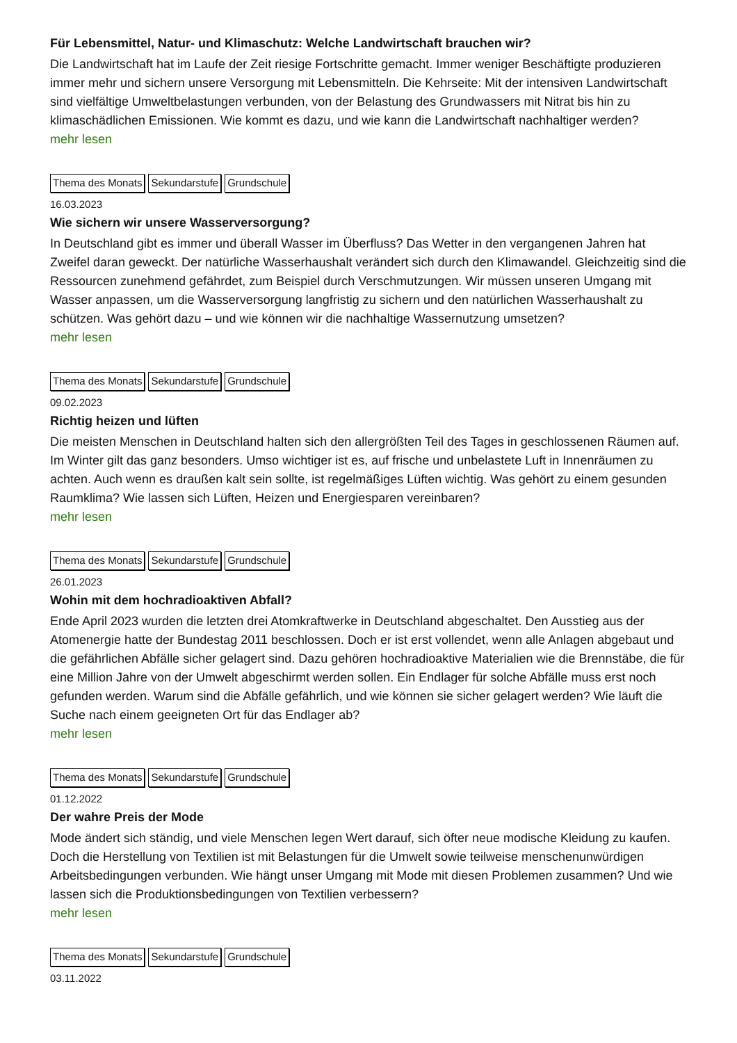Für Lebensmittel, Natur- und Klimaschutz: Welche Landwirtschaft brauchen wir?
Die Landwirtschaft hat im Laufe der Zeit riesige Fortschritte gemacht. Immer weniger Beschäftigte produzieren immer mehr und sichern unsere Versorgung mit Lebensmitteln. Die Kehrseite: Mit der intensiven Landwirtschaft sind vielfältige Umweltbelastungen verbunden, von der Belastung des Grundwassers mit Nitrat bis hin zu klimaschädlichen Emissionen. Wie kommt es dazu, und wie kann die Landwirtschaft nachhaltiger werden?
mehr lesen
Thema des Monats Sekundarstufe Grundschule
16.03.2023
Wie sichern wir unsere Wasserversorgung?
In Deutschland gibt es immer und überall Wasser im Überfluss? Das Wetter in den vergangenen Jahren hat Zweifel daran geweckt. Der natürliche Wasserhaushalt verändert sich durch den Klimawandel. Gleichzeitig sind die Ressourcen zunehmend gefährdet, zum Beispiel durch Verschmutzungen. Wir müssen unseren Umgang mit Wasser anpassen, um die Wasserversorgung langfristig zu sichern und den natürlichen Wasserhaushalt zu schützen. Was gehört dazu – und wie können wir die nachhaltige Wassernutzung umsetzen?
mehr lesen
Thema des Monats Sekundarstufe Grundschule
09.02.2023
Richtig heizen und lüften
Die meisten Menschen in Deutschland halten sich den allergrößten Teil des Tages in geschlossenen Räumen auf. Im Winter gilt das ganz besonders. Umso wichtiger ist es, auf frische und unbelastete Luft in Innenräumen zu achten. Auch wenn es draußen kalt sein sollte, ist regelmäßiges Lüften wichtig. Was gehört zu einem gesunden Raumklima? Wie lassen sich Lüften, Heizen und Energiesparen vereinbaren?
mehr lesen
Thema des Monats Sekundarstufe Grundschule
26.01.2023
Wohin mit dem hochradioaktiven Abfall?
Ende April 2023 wurden die letzten drei Atomkraftwerke in Deutschland abgeschaltet. Den Ausstieg aus der Atomenergie hatte der Bundestag 2011 beschlossen. Doch er ist erst vollendet, wenn alle Anlagen abgebaut und die gefährlichen Abfälle sicher gelagert sind. Dazu gehören hochradioaktive Materialien wie die Brennstäbe, die für eine Million Jahre von der Umwelt abgeschirmt werden sollen. Ein Endlager für solche Abfälle muss erst noch gefunden werden. Warum sind die Abfälle gefährlich, und wie können sie sicher gelagert werden? Wie läuft die Suche nach einem geeigneten Ort für das Endlager ab?
mehr lesen
Thema des Monats Sekundarstufe Grundschule
01.12.2022
Der wahre Preis der Mode
Mode ändert sich ständig, und viele Menschen legen Wert darauf, sich öfter neue modische Kleidung zu kaufen. Doch die Herstellung von Textilien ist mit Belastungen für die Umwelt sowie teilweise menschenunwürdigen Arbeitsbedingungen verbunden. Wie hängt unser Umgang mit Mode mit diesen Problemen zusammen? Und wie lassen sich die Produktionsbedingungen von Textilien verbessern?
mehr lesen
Thema des Monats Sekundarstufe Grundschule
03.11.2022